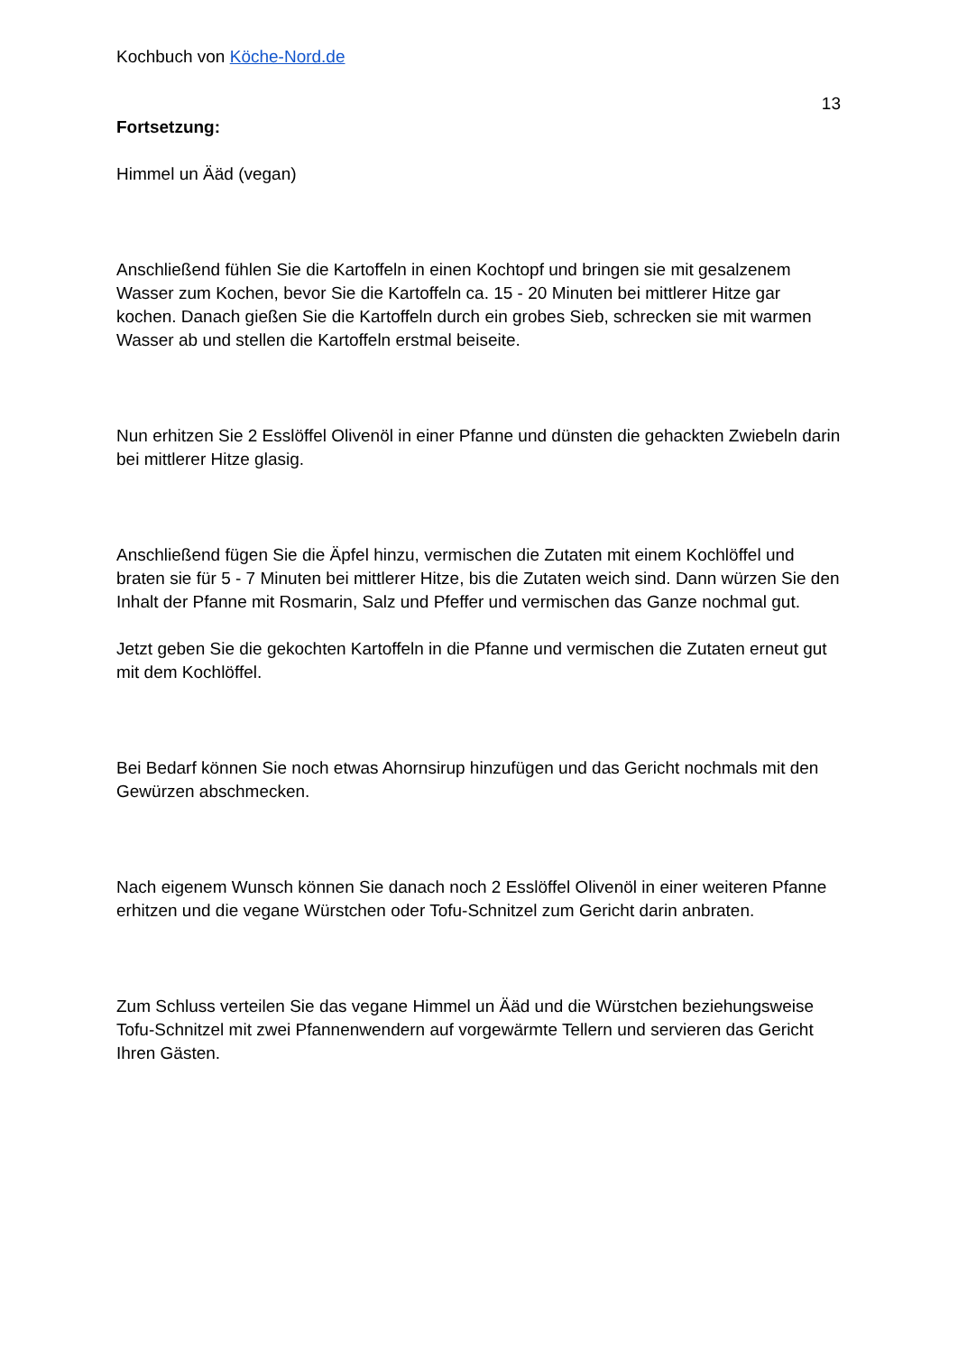Kochbuch von Köche-Nord.de
13
Fortsetzung:
Himmel un Ääd (vegan)
Anschließend fühlen Sie die Kartoffeln in einen Kochtopf und bringen sie mit gesalzenem Wasser zum Kochen, bevor Sie die Kartoffeln ca. 15 - 20 Minuten bei mittlerer Hitze gar kochen. Danach gießen Sie die Kartoffeln durch ein grobes Sieb, schrecken sie mit warmen Wasser ab und stellen die Kartoffeln erstmal beiseite.
Nun erhitzen Sie 2 Esslöffel Olivenöl in einer Pfanne und dünsten die gehackten Zwiebeln darin bei mittlerer Hitze glasig.
Anschließend fügen Sie die Äpfel hinzu, vermischen die Zutaten mit einem Kochlöffel und braten sie für 5 - 7 Minuten bei mittlerer Hitze, bis die Zutaten weich sind. Dann würzen Sie den Inhalt der Pfanne mit Rosmarin, Salz und Pfeffer und vermischen das Ganze nochmal gut.
Jetzt geben Sie die gekochten Kartoffeln in die Pfanne und vermischen die Zutaten erneut gut mit dem Kochlöffel.
Bei Bedarf können Sie noch etwas Ahornsirup hinzufügen und das Gericht nochmals mit den Gewürzen abschmecken.
Nach eigenem Wunsch können Sie danach noch 2 Esslöffel Olivenöl in einer weiteren Pfanne erhitzen und die vegane Würstchen oder Tofu-Schnitzel zum Gericht darin anbraten.
Zum Schluss verteilen Sie das vegane Himmel un Ääd und die Würstchen beziehungsweise Tofu-Schnitzel mit zwei Pfannenwendern auf vorgewärmte Tellern und servieren das Gericht Ihren Gästen.